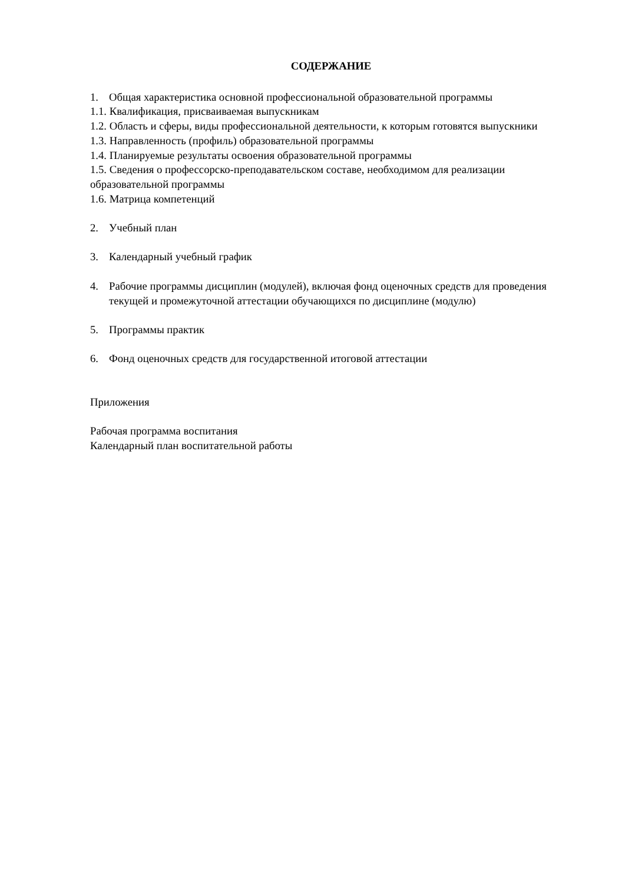СОДЕРЖАНИЕ
1. Общая характеристика основной профессиональной образовательной программы
1.1. Квалификация, присваиваемая выпускникам
1.2. Область и сферы, виды профессиональной деятельности, к которым готовятся выпускники
1.3. Направленность (профиль) образовательной программы
1.4. Планируемые результаты освоения образовательной программы
1.5. Сведения о профессорско-преподавательском составе, необходимом для реализации образовательной программы
1.6. Матрица компетенций
2. Учебный план
3. Календарный учебный график
4. Рабочие программы дисциплин (модулей), включая фонд оценочных средств для проведения текущей и промежуточной аттестации обучающихся по дисциплине (модулю)
5. Программы практик
6. Фонд оценочных средств для государственной итоговой аттестации
Приложения
Рабочая программа воспитания
Календарный план воспитательной работы